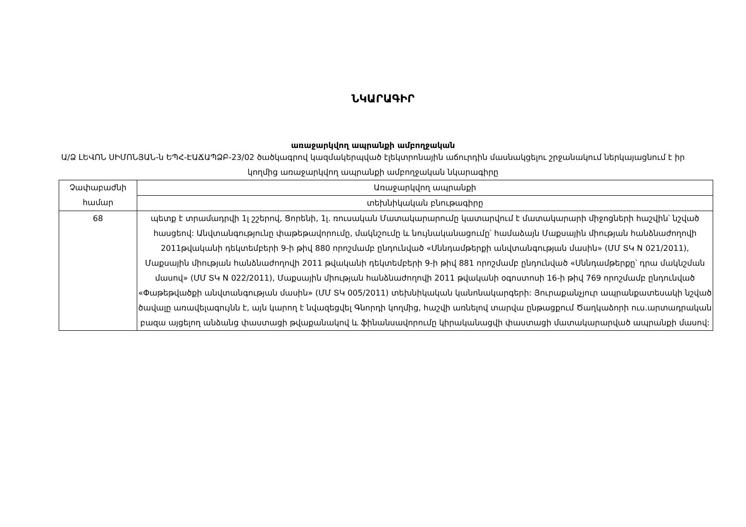ՆԿԱՐԱԳԻՐ
առաջարկվող ապրանքի ամբողջական
Ա/Ձ ԼԵՎՈՆ ՍԻՄՈՆՅԱՆ-ն ԵՊՀ-ԷԱՃԱՊՁԲ-23/02 ծածկագրով կազմակերպված էլեկտրոնային աճուրդին մասնակցելու շրջանակում ներկայացնում է իր կողմից առաջարկվող ապրանքի ամբողջական նկարագիրը
| Չափաբաժնի համար | Առաջարկվող ապրանքի |
| | տեխնիկական բնութագիրը |
| 68 | պետք է տրամադրվի 1լ շշերով, Ցորենի, 1լ. ռուսական Մատակարարումը կատարվում է մատակարարի միջոցների հաշվին՝ նշված հասցեով: Անվտանգությունը փաթեթավորումը, մակնշումը և նույնականացումը՝ համաձայն Մաքսային միության հանձնաժողովի 2011թվականի դեկտեմբերի 9-ի թիվ 880 որոշմամբ ընդունված «Սննդամթերքի անվտանգության մասին» (ՄՄ ՏԿ N 021/2011), Մաքսային միության հանձնաժողովի 2011 թվականի դեկտեմբերի 9-ի թիվ 881 որոշմամբ ընդունված «Սննդամթերքը՝ դրա մակնշման մասով» (ՄՄ ՏԿ N 022/2011), Մաքսային միության հանձնաժողովի 2011 թվականի օգոստոսի 16-ի թիվ 769 որոշմամբ ընդունված «Փաթեթվածքի անվտանգության մասին» (ՄՄ ՏԿ 005/2011) տեխնիկական կանոնակարգերի: Յուրաքանչյուր ապրանքատեսակի նշված ծավալը առավելագույնն է, այն կարող է նվազեցվել Գնորդի կողմից, հաշվի առնելով տարվա ընթացքում Ծաղկաձորի ուս.արտադրական բազա այցելող անձանց փաստացի թվաքանակով և ֆինանսավորումը կիրականացվի փաստացի մատակարարված ապրանքի մասով: |